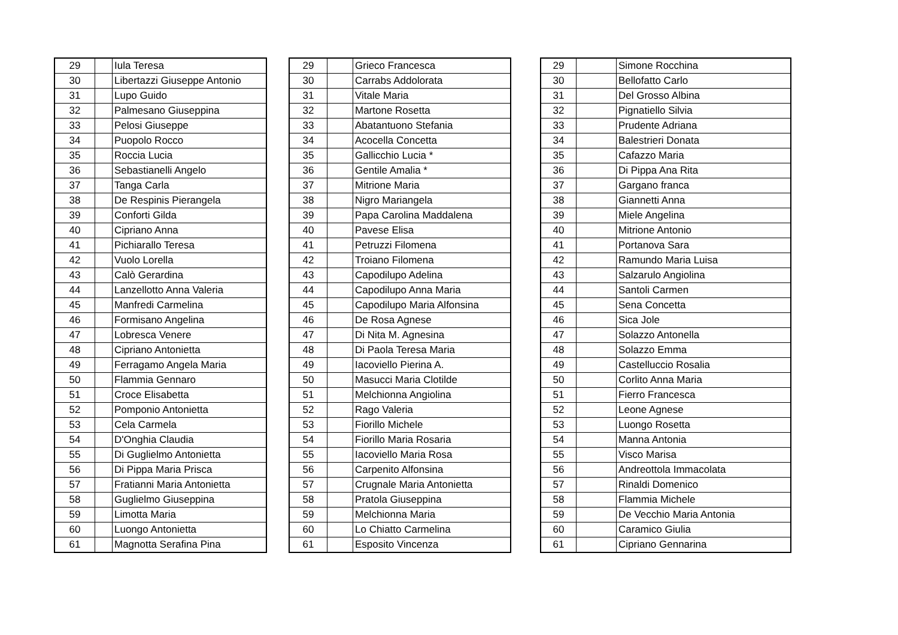| 29 | | Iula Teresa |
| 30 | | Libertazzi Giuseppe Antonio |
| 31 | | Lupo Guido |
| 32 | | Palmesano Giuseppina |
| 33 | | Pelosi Giuseppe |
| 34 | | Puopolo Rocco |
| 35 | | Roccia Lucia |
| 36 | | Sebastianelli Angelo |
| 37 | | Tanga Carla |
| 38 | | De Respinis Pierangela |
| 39 | | Conforti Gilda |
| 40 | | Cipriano Anna |
| 41 | | Pichiarallo Teresa |
| 42 | | Vuolo Lorella |
| 43 | | Calò Gerardina |
| 44 | | Lanzellotto Anna Valeria |
| 45 | | Manfredi Carmelina |
| 46 | | Formisano Angelina |
| 47 | | Lobresca Venere |
| 48 | | Cipriano Antonietta |
| 49 | | Ferragamo Angela Maria |
| 50 | | Flammia Gennaro |
| 51 | | Croce Elisabetta |
| 52 | | Pomponio Antonietta |
| 53 | | Cela Carmela |
| 54 | | D'Onghia Claudia |
| 55 | | Di Guglielmo Antonietta |
| 56 | | Di Pippa Maria Prisca |
| 57 | | Fratianni Maria Antonietta |
| 58 | | Guglielmo Giuseppina |
| 59 | | Limotta Maria |
| 60 | | Luongo Antonietta |
| 61 | | Magnotta Serafina Pina |
| 29 | | Grieco Francesca |
| 30 | | Carrabs Addolorata |
| 31 | | Vitale Maria |
| 32 | | Martone Rosetta |
| 33 | | Abatantuono Stefania |
| 34 | | Acocella Concetta |
| 35 | | Gallicchio Lucia * |
| 36 | | Gentile Amalia * |
| 37 | | Mitrione Maria |
| 38 | | Nigro Mariangela |
| 39 | | Papa Carolina Maddalena |
| 40 | | Pavese Elisa |
| 41 | | Petruzzi Filomena |
| 42 | | Troiano Filomena |
| 43 | | Capodilupo Adelina |
| 44 | | Capodilupo Anna Maria |
| 45 | | Capodilupo Maria Alfonsina |
| 46 | | De Rosa Agnese |
| 47 | | Di Nita M. Agnesina |
| 48 | | Di Paola Teresa Maria |
| 49 | | Iacoviello Pierina A. |
| 50 | | Masucci Maria Clotilde |
| 51 | | Melchionna Angiolina |
| 52 | | Rago Valeria |
| 53 | | Fiorillo Michele |
| 54 | | Fiorillo Maria Rosaria |
| 55 | | Iacoviello Maria Rosa |
| 56 | | Carpenito Alfonsina |
| 57 | | Crugnale Maria Antonietta |
| 58 | | Pratola Giuseppina |
| 59 | | Melchionna Maria |
| 60 | | Lo Chiatto Carmelina |
| 61 | | Esposito Vincenza |
| 29 | | Simone Rocchina |
| 30 | | Bellofatto Carlo |
| 31 | | Del Grosso Albina |
| 32 | | Pignatiello Silvia |
| 33 | | Prudente Adriana |
| 34 | | Balestrieri Donata |
| 35 | | Cafazzo Maria |
| 36 | | Di Pippa Ana Rita |
| 37 | | Gargano franca |
| 38 | | Giannetti Anna |
| 39 | | Miele Angelina |
| 40 | | Mitrione Antonio |
| 41 | | Portanova Sara |
| 42 | | Ramundo Maria Luisa |
| 43 | | Salzarulo Angiolina |
| 44 | | Santoli Carmen |
| 45 | | Sena Concetta |
| 46 | | Sica Jole |
| 47 | | Solazzo Antonella |
| 48 | | Solazzo Emma |
| 49 | | Castelluccio Rosalia |
| 50 | | Corlito Anna Maria |
| 51 | | Fierro Francesca |
| 52 | | Leone Agnese |
| 53 | | Luongo Rosetta |
| 54 | | Manna Antonia |
| 55 | | Visco Marisa |
| 56 | | Andreottola Immacolata |
| 57 | | Rinaldi Domenico |
| 58 | | Flammia Michele |
| 59 | | De Vecchio Maria Antonia |
| 60 | | Caramico Giulia |
| 61 | | Cipriano Gennarina |